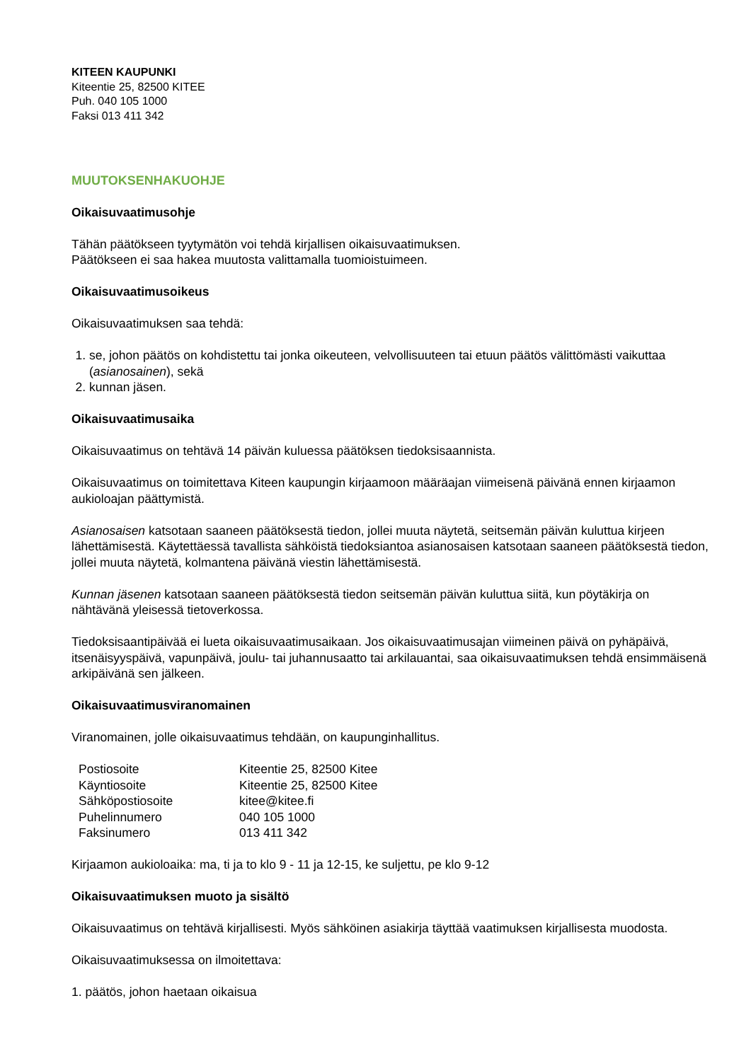KITEEN KAUPUNKI
Kiteentie 25, 82500 KITEE
Puh. 040 105 1000
Faksi 013 411 342
MUUTOKSENHAKUOHJE
Oikaisuvaatimusohje
Tähän päätökseen tyytymätön voi tehdä kirjallisen oikaisuvaatimuksen.
Päätökseen ei saa hakea muutosta valittamalla tuomioistuimeen.
Oikaisuvaatimusoikeus
Oikaisuvaatimuksen saa tehdä:
1. se, johon päätös on kohdistettu tai jonka oikeuteen, velvollisuuteen tai etuun päätös välittömästi vaikuttaa (asianosainen), sekä
2. kunnan jäsen.
Oikaisuvaatimusaika
Oikaisuvaatimus on tehtävä 14 päivän kuluessa päätöksen tiedoksisaannista.
Oikaisuvaatimus on toimitettava Kiteen kaupungin kirjaamoon määräajan viimeisenä päivänä ennen kirjaamon aukioloajan päättymistä.
Asianosaisen katsotaan saaneen päätöksestä tiedon, jollei muuta näytetä, seitsemän päivän kuluttua kirjeen lähettämisestä. Käytettäessä tavallista sähköistä tiedoksiantoa asianosaisen katsotaan saaneen päätöksestä tiedon, jollei muuta näytetä, kolmantena päivänä viestin lähettämisestä.
Kunnan jäsenen katsotaan saaneen päätöksestä tiedon seitsemän päivän kuluttua siitä, kun pöytäkirja on nähtävänä yleisessä tietoverkossa.
Tiedoksisaantipäivää ei lueta oikaisuvaatimusaikaan. Jos oikaisuvaatimusajan viimeinen päivä on pyhäpäivä, itsenäisyyspäivä, vapunpäivä, joulu- tai juhannusaatto tai arkilauantai, saa oikaisuvaatimuksen tehdä ensimmäisenä arkipäivänä sen jälkeen.
Oikaisuvaatimusviranomainen
Viranomainen, jolle oikaisuvaatimus tehdään, on kaupunginhallitus.
| Postiosoite | Kiteentie 25, 82500 Kitee |
| Käyntiosoite | Kiteentie 25, 82500 Kitee |
| Sähköpostiosoite | kitee@kitee.fi |
| Puhelinnumero | 040 105 1000 |
| Faksinumero | 013 411 342 |
Kirjaamon aukioloaika: ma, ti ja to klo 9 - 11 ja 12-15, ke suljettu, pe klo 9-12
Oikaisuvaatimuksen muoto ja sisältö
Oikaisuvaatimus on tehtävä kirjallisesti. Myös sähköinen asiakirja täyttää vaatimuksen kirjallisesta muodosta.
Oikaisuvaatimuksessa on ilmoitettava:
1. päätös, johon haetaan oikaisua